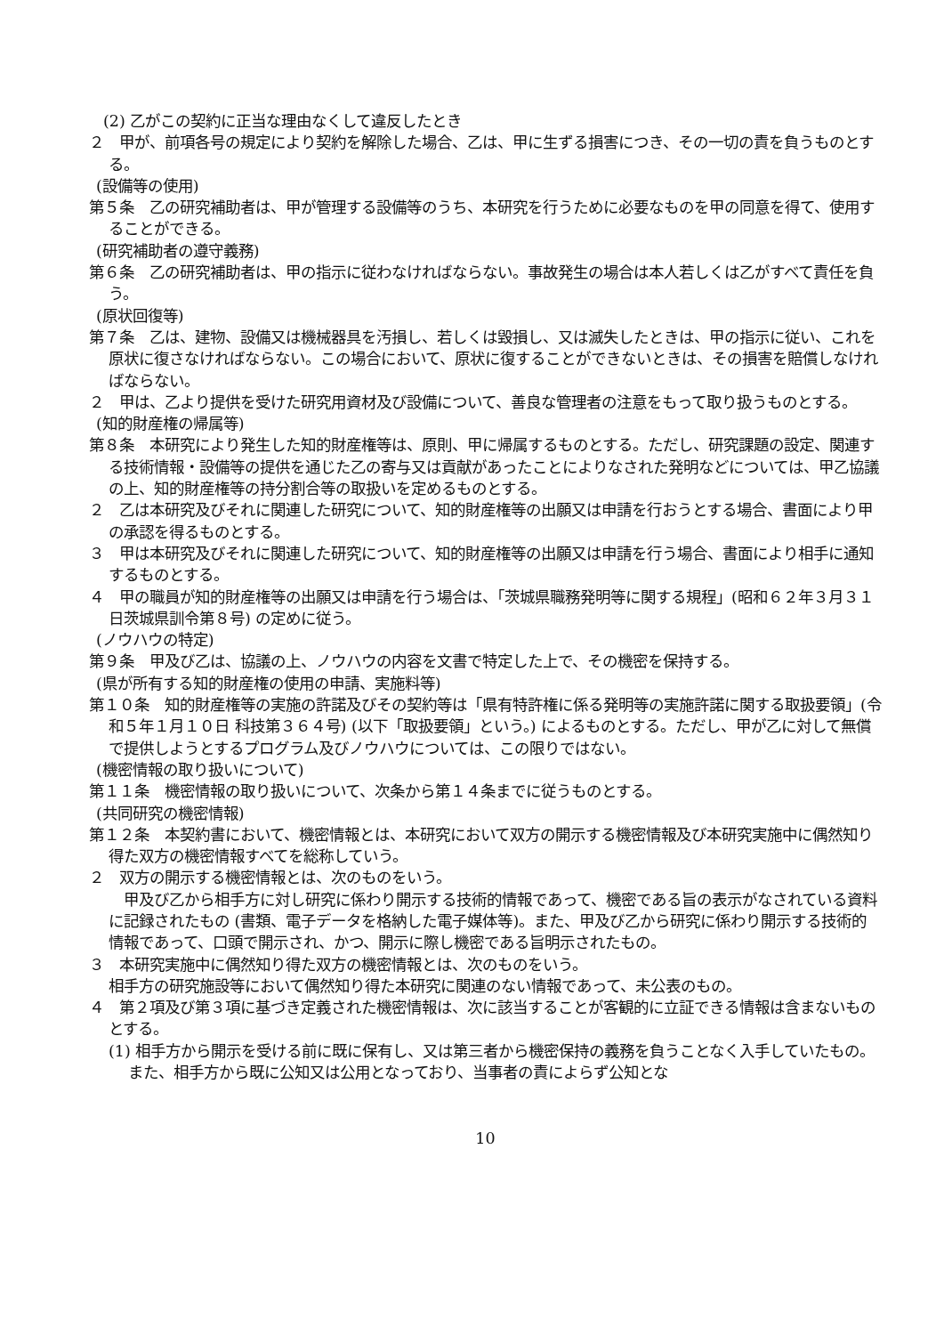(2) 乙がこの契約に正当な理由なくして違反したとき
２　甲が、前項各号の規定により契約を解除した場合、乙は、甲に生ずる損害につき、その一切の責を負うものとする。
(設備等の使用)
第５条　乙の研究補助者は、甲が管理する設備等のうち、本研究を行うために必要なものを甲の同意を得て、使用することができる。
(研究補助者の遵守義務)
第６条　乙の研究補助者は、甲の指示に従わなければならない。事故発生の場合は本人若しくは乙がすべて責任を負う。
(原状回復等)
第７条　乙は、建物、設備又は機械器具を汚損し、若しくは毀損し、又は滅失したときは、甲の指示に従い、これを原状に復さなければならない。この場合において、原状に復することができないときは、その損害を賠償しなければならない。
２　甲は、乙より提供を受けた研究用資材及び設備について、善良な管理者の注意をもって取り扱うものとする。
(知的財産権の帰属等)
第８条　本研究により発生した知的財産権等は、原則、甲に帰属するものとする。ただし、研究課題の設定、関連する技術情報・設備等の提供を通じた乙の寄与又は貢献があったことによりなされた発明などについては、甲乙協議の上、知的財産権等の持分割合等の取扱いを定めるものとする。
２　乙は本研究及びそれに関連した研究について、知的財産権等の出願又は申請を行おうとする場合、書面により甲の承認を得るものとする。
３　甲は本研究及びそれに関連した研究について、知的財産権等の出願又は申請を行う場合、書面により相手に通知するものとする。
４　甲の職員が知的財産権等の出願又は申請を行う場合は、「茨城県職務発明等に関する規程」(昭和６２年３月３１日茨城県訓令第８号) の定めに従う。
(ノウハウの特定)
第９条　甲及び乙は、協議の上、ノウハウの内容を文書で特定した上で、その機密を保持する。
(県が所有する知的財産権の使用の申請、実施料等)
第１０条　知的財産権等の実施の許諾及びその契約等は「県有特許権に係る発明等の実施許諾に関する取扱要領」(令和５年１月１０日 科技第３６４号) (以下「取扱要領」という。) によるものとする。ただし、甲が乙に対して無償で提供しようとするプログラム及びノウハウについては、この限りではない。
(機密情報の取り扱いについて)
第１１条　機密情報の取り扱いについて、次条から第１４条までに従うものとする。
(共同研究の機密情報)
第１２条　本契約書において、機密情報とは、本研究において双方の開示する機密情報及び本研究実施中に偶然知り得た双方の機密情報すべてを総称していう。
２　双方の開示する機密情報とは、次のものをいう。
　甲及び乙から相手方に対し研究に係わり開示する技術的情報であって、機密である旨の表示がなされている資料に記録されたもの (書類、電子データを格納した電子媒体等)。また、甲及び乙から研究に係わり開示する技術的情報であって、口頭で開示され、かつ、開示に際し機密である旨明示されたもの。
３　本研究実施中に偶然知り得た双方の機密情報とは、次のものをいう。
相手方の研究施設等において偶然知り得た本研究に関連のない情報であって、未公表のもの。
４　第２項及び第３項に基づき定義された機密情報は、次に該当することが客観的に立証できる情報は含まないものとする。
(1) 相手方から開示を受ける前に既に保有し、又は第三者から機密保持の義務を負うことなく入手していたもの。また、相手方から既に公知又は公用となっており、当事者の責によらず公知とな
10